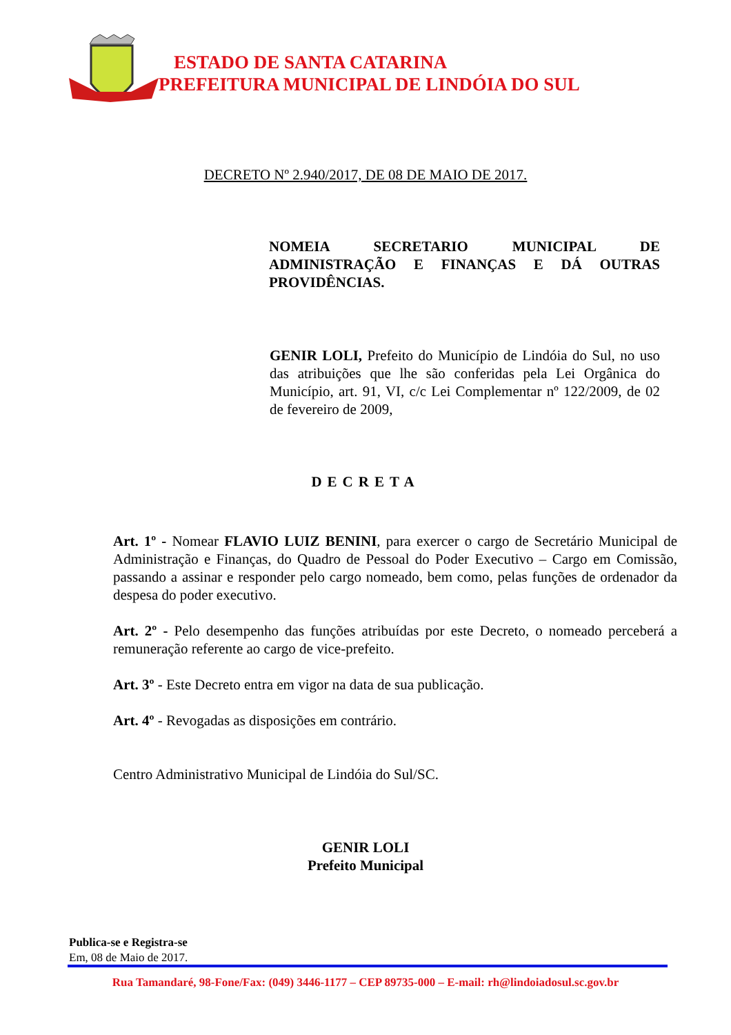ESTADO DE SANTA CATARINA
PREFEITURA MUNICIPAL DE LINDÓIA DO SUL
DECRETO Nº 2.940/2017, DE 08 DE MAIO DE 2017.
NOMEIA SECRETARIO MUNICIPAL DE ADMINISTRAÇÃO E FINANÇAS E DÁ OUTRAS PROVIDÊNCIAS.
GENIR LOLI, Prefeito do Município de Lindóia do Sul, no uso das atribuições que lhe são conferidas pela Lei Orgânica do Município, art. 91, VI, c/c Lei Complementar nº 122/2009, de 02 de fevereiro de 2009,
DECRETA
Art. 1º - Nomear FLAVIO LUIZ BENINI, para exercer o cargo de Secretário Municipal de Administração e Finanças, do Quadro de Pessoal do Poder Executivo – Cargo em Comissão, passando a assinar e responder pelo cargo nomeado, bem como, pelas funções de ordenador da despesa do poder executivo.
Art. 2º - Pelo desempenho das funções atribuídas por este Decreto, o nomeado perceberá a remuneração referente ao cargo de vice-prefeito.
Art. 3º - Este Decreto entra em vigor na data de sua publicação.
Art. 4º - Revogadas as disposições em contrário.
Centro Administrativo Municipal de Lindóia do Sul/SC.
GENIR LOLI
Prefeito Municipal
Publica-se e Registra-se
Em, 08 de Maio de 2017.
Rua Tamandaré, 98-Fone/Fax: (049) 3446-1177 – CEP 89735-000 – E-mail: rh@lindoiadosul.sc.gov.br